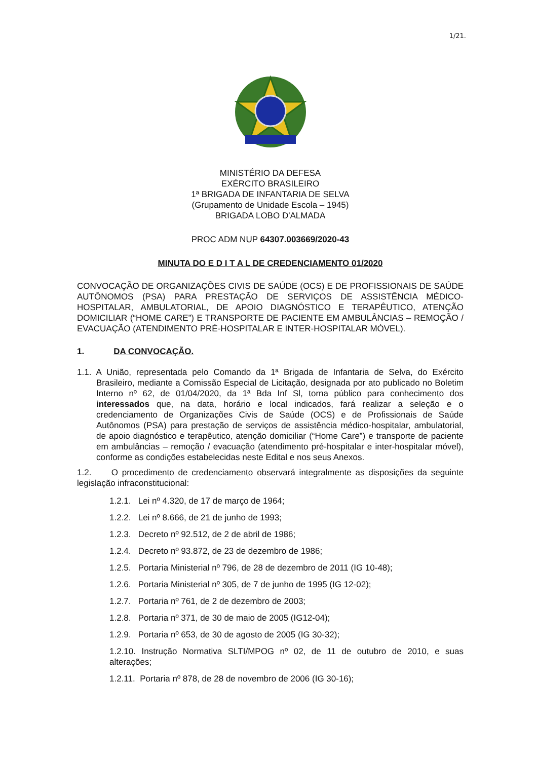1/21.
MINISTÉRIO DA DEFESA
EXÉRCITO BRASILEIRO
1ª BRIGADA DE INFANTARIA DE SELVA
(Grupamento de Unidade Escola – 1945)
BRIGADA LOBO D'ALMADA
PROC ADM NUP 64307.003669/2020-43
MINUTA DO E D I T A L DE CREDENCIAMENTO 01/2020
CONVOCAÇÃO DE ORGANIZAÇÕES CIVIS DE SAÚDE (OCS) E DE PROFISSIONAIS DE SAÚDE AUTÔNOMOS (PSA) PARA PRESTAÇÃO DE SERVIÇOS DE ASSISTÊNCIA MÉDICO-HOSPITALAR, AMBULATORIAL, DE APOIO DIAGNÓSTICO E TERAPÊUTICO, ATENÇÃO DOMICILIAR (“HOME CARE”) E TRANSPORTE DE PACIENTE EM AMBULÂNCIAS – REMOÇÃO / EVACUAÇÃO (ATENDIMENTO PRÉ-HOSPITALAR E INTER-HOSPITALAR MÓVEL).
1. DA CONVOCAÇÃO.
1.1. A União, representada pelo Comando da 1ª Brigada de Infantaria de Selva, do Exército Brasileiro, mediante a Comissão Especial de Licitação, designada por ato publicado no Boletim Interno nº 62, de 01/04/2020, da 1ª Bda Inf Sl, torna público para conhecimento dos interessados que, na data, horário e local indicados, fará realizar a seleção e o credenciamento de Organizações Civis de Saúde (OCS) e de Profissionais de Saúde Autônomos (PSA) para prestação de serviços de assistência médico-hospitalar, ambulatorial, de apoio diagnóstico e terapêutico, atenção domiciliar (“Home Care”) e transporte de paciente em ambulâncias – remoção / evacuação (atendimento pré-hospitalar e inter-hospitalar móvel), conforme as condições estabelecidas neste Edital e nos seus Anexos.
1.2. O procedimento de credenciamento observará integralmente as disposições da seguinte legislação infraconstitucional:
1.2.1. Lei nº 4.320, de 17 de março de 1964;
1.2.2. Lei nº 8.666, de 21 de junho de 1993;
1.2.3. Decreto nº 92.512, de 2 de abril de 1986;
1.2.4. Decreto nº 93.872, de 23 de dezembro de 1986;
1.2.5. Portaria Ministerial nº 796, de 28 de dezembro de 2011 (IG 10-48);
1.2.6. Portaria Ministerial nº 305, de 7 de junho de 1995 (IG 12-02);
1.2.7. Portaria nº 761, de 2 de dezembro de 2003;
1.2.8. Portaria nº 371, de 30 de maio de 2005 (IG12-04);
1.2.9. Portaria nº 653, de 30 de agosto de 2005 (IG 30-32);
1.2.10. Instrução Normativa SLTI/MPOG nº 02, de 11 de outubro de 2010, e suas alterações;
1.2.11. Portaria nº 878, de 28 de novembro de 2006 (IG 30-16);